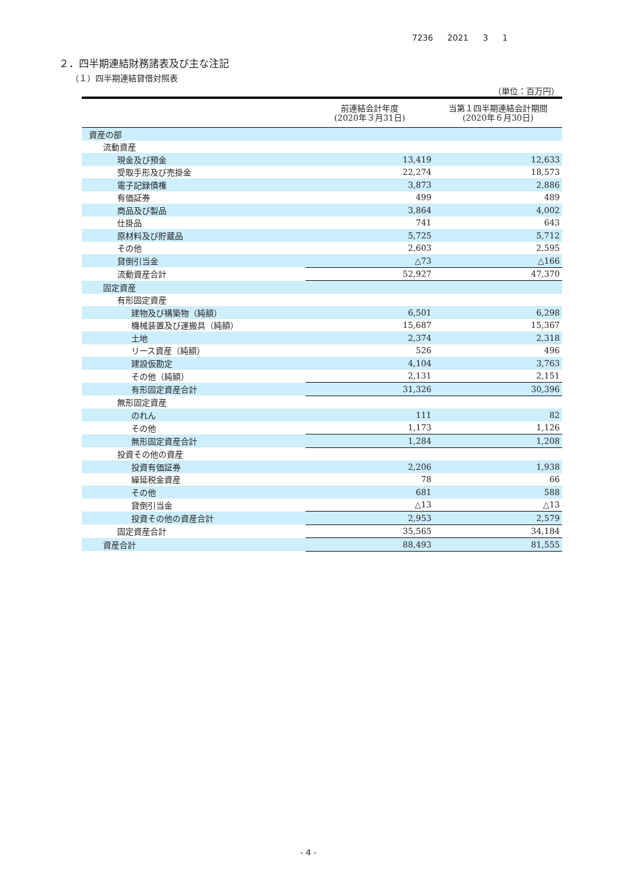7236 2021 3 1
２．四半期連結財務諸表及び主な注記
（１）四半期連結貸借対照表
（単位：百万円）
| | 前連結会計年度 (2020年３月31日) | 当第１四半期連結会計期間 (2020年６月30日) |
| --- | --- | --- |
| 資産の部 | | |
| 流動資産 | | |
| 現金及び預金 | 13,419 | 12,633 |
| 受取手形及び売掛金 | 22,274 | 18,573 |
| 電子記録債権 | 3,873 | 2,886 |
| 有価証券 | 499 | 489 |
| 商品及び製品 | 3,864 | 4,002 |
| 仕掛品 | 741 | 643 |
| 原材料及び貯蔵品 | 5,725 | 5,712 |
| その他 | 2,603 | 2,595 |
| 貸倒引当金 | △73 | △166 |
| 流動資産合計 | 52,927 | 47,370 |
| 固定資産 | | |
| 有形固定資産 | | |
| 建物及び構築物（純額） | 6,501 | 6,298 |
| 機械装置及び運搬具（純額） | 15,687 | 15,367 |
| 土地 | 2,374 | 2,318 |
| リース資産（純額） | 526 | 496 |
| 建設仮勘定 | 4,104 | 3,763 |
| その他（純額） | 2,131 | 2,151 |
| 有形固定資産合計 | 31,326 | 30,396 |
| 無形固定資産 | | |
| のれん | 111 | 82 |
| その他 | 1,173 | 1,126 |
| 無形固定資産合計 | 1,284 | 1,208 |
| 投資その他の資産 | | |
| 投資有価証券 | 2,206 | 1,938 |
| 繰延税金資産 | 78 | 66 |
| その他 | 681 | 588 |
| 貸倒引当金 | △13 | △13 |
| 投資その他の資産合計 | 2,953 | 2,579 |
| 固定資産合計 | 35,565 | 34,184 |
| 資産合計 | 88,493 | 81,555 |
- 4 -